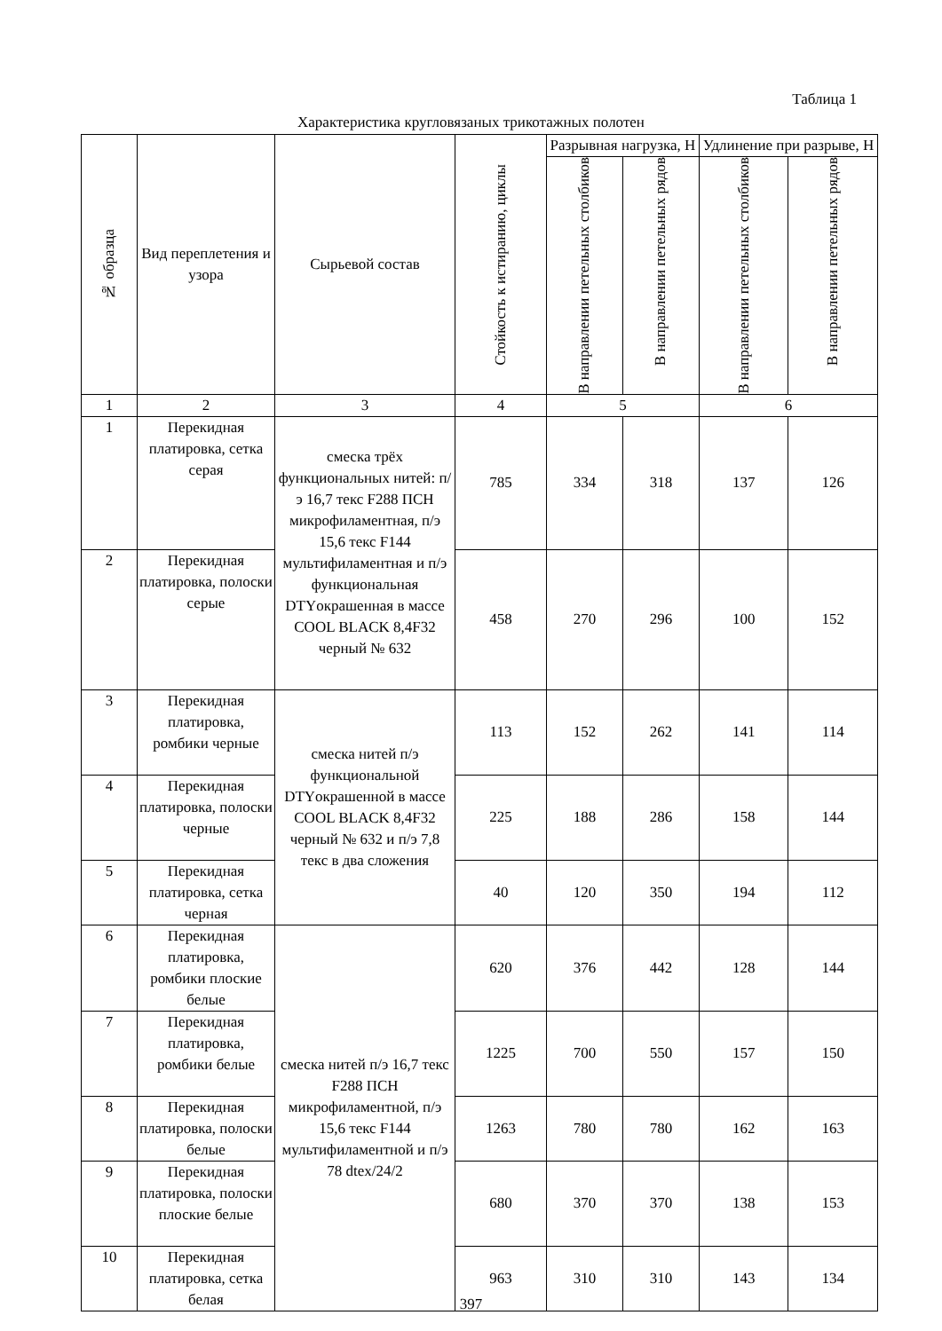Таблица 1
Характеристика кругловязаных трикотажных полотен
| № образца | Вид переплетения и узора | Сырьевой состав | Стойкость к истиранию, циклы | Разрывная нагрузка, Н | | Удлинение при разрыве, Н | |
| --- | --- | --- | --- | --- | --- | --- | --- |
| | | | | В направлении петельных столбиков | В направлении петельных рядов | В направлении петельных столбиков | В направлении петельных рядов |
| 1 | 2 | 3 | 4 | 5 | | 6 | |
| 1 | Перекидная платировка, сетка серая | смеска трёх функциональных нитей: п/э 16,7 текс F288 ПСН микрофиламентная, п/э 15,6 текс F144 мультифиламентная и п/э функциональная DTYокрашенная в массе COOL BLACK 8,4F32 черный № 632 | 785 | 334 | 318 | 137 | 126 |
| 2 | Перекидная платировка, полоски серые | | 458 | 270 | 296 | 100 | 152 |
| 3 | Перекидная платировка, ромбики черные | смеска нитей п/э функциональной DTYокрашенной в массе COOL BLACK 8,4F32 черный № 632 и п/э 7,8 текс в два сложения | 113 | 152 | 262 | 141 | 114 |
| 4 | Перекидная платировка, полоски черные | | 225 | 188 | 286 | 158 | 144 |
| 5 | Перекидная платировка, сетка черная | | 40 | 120 | 350 | 194 | 112 |
| 6 | Перекидная платировка, ромбики плоские белые | смеска нитей п/э 16,7 текс F288 ПСН микрофиламентной, п/э 15,6 текс F144 мультифиламентной и п/э 78 dtex/24/2 | 620 | 376 | 442 | 128 | 144 |
| 7 | Перекидная платировка, ромбики белые | | 1225 | 700 | 550 | 157 | 150 |
| 8 | Перекидная платировка, полоски белые | | 1263 | 780 | 780 | 162 | 163 |
| 9 | Перекидная платировка, полоски плоские белые | | 680 | 370 | 370 | 138 | 153 |
| 10 | Перекидная платировка, сетка белая | | 963 | 310 | 310 | 143 | 134 |
397